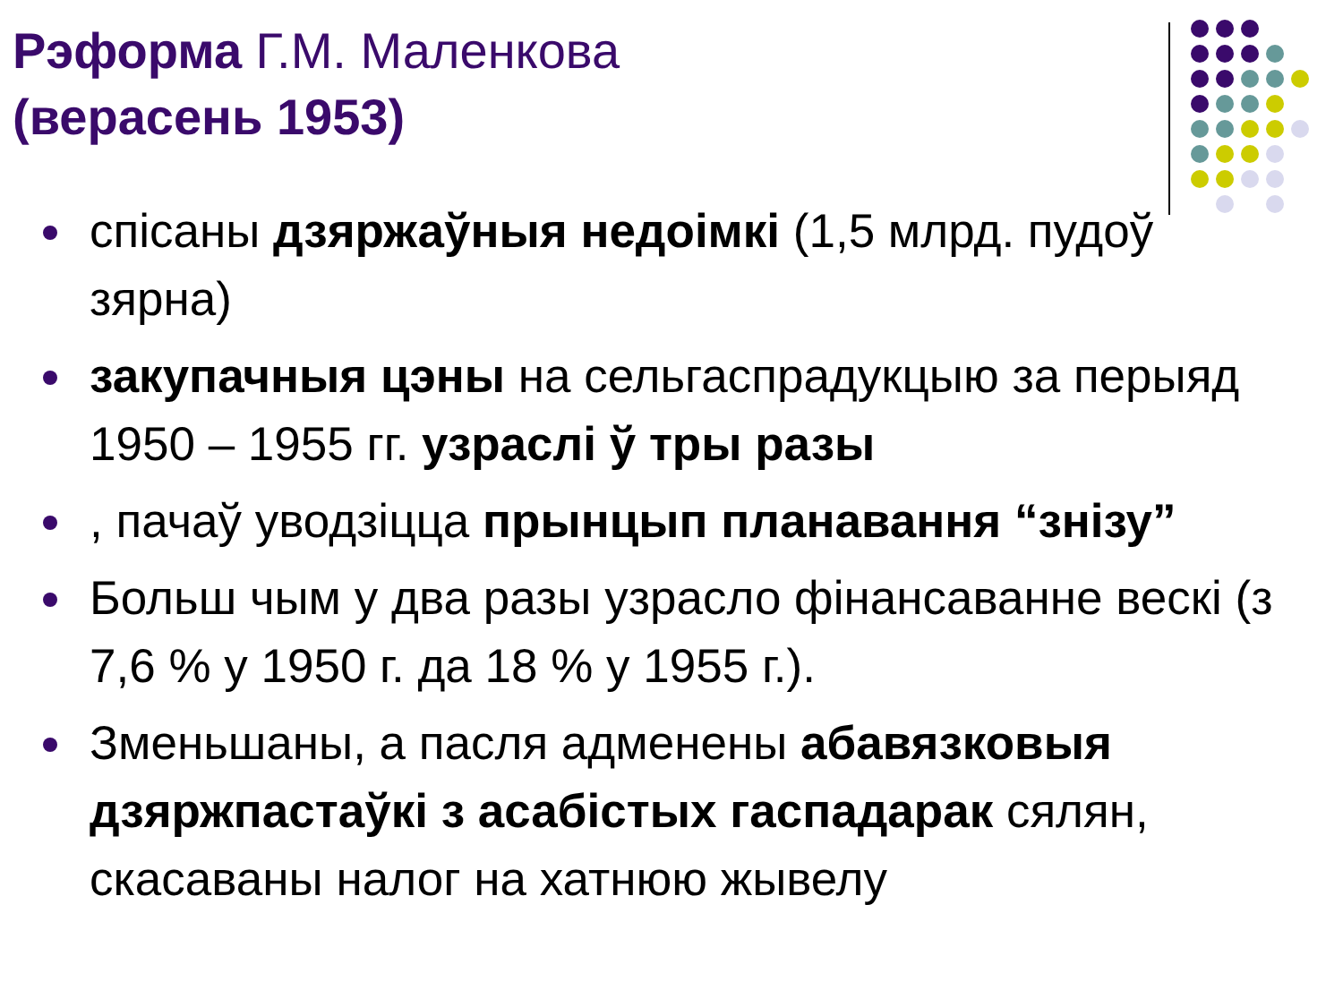Рэформа Г.М. Маленкова
(верасень 1953)
спісаны дзяржаўныя недоімкі (1,5 млрд. пудоў зярна)
закупачныя цэны на сельгаспрадукцыю за перыяд 1950 – 1955 гг. узраслі ў тры разы
, пачаў уводзіцца прынцып планавання “знізу”
Больш чым у два разы узрасло фінансаванне вескі (з 7,6 % у 1950 г. да 18 % у 1955 г.).
Зменьшаны, а пасля адменены абавязковыя дзяржпастаўкі з асабістых гаспадарак сялян, скасаваны налог на хатнюю жывелу